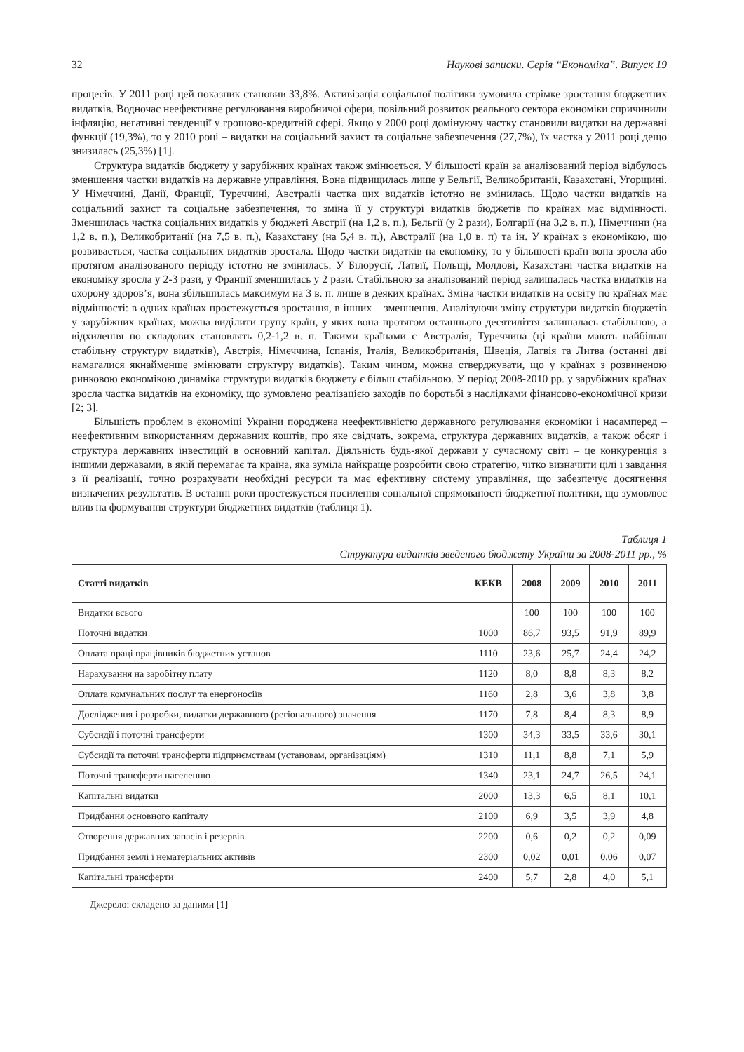32 Наукові записки. Серія “Економіка”. Випуск 19
процесів. У 2011 році цей показник становив 33,8%. Активізація соціальної політики зумовила стрімке зростання бюджетних видатків. Водночас неефективне регулювання виробничої сфери, повільний розвиток реального сектора економіки спричинили інфляцію, негативні тенденції у грошово-кредитній сфері. Якщо у 2000 році домінуючу частку становили видатки на державні функції (19,3%), то у 2010 році – видатки на соціальний захист та соціальне забезпечення (27,7%), їх частка у 2011 році дещо знизилась (25,3%) [1].
Структура видатків бюджету у зарубіжних країнах також змінюється. У більшості країн за аналізований період відбулось зменшення частки видатків на державне управління. Вона підвищилась лише у Бельгії, Великобританії, Казахстані, Угорщині. У Німеччині, Данії, Франції, Туреччині, Австралії частка цих видатків істотно не змінилась. Щодо частки видатків на соціальний захист та соціальне забезпечення, то зміна її у структурі видатків бюджетів по країнах має відмінності. Зменшилась частка соціальних видатків у бюджеті Австрії (на 1,2 в. п.), Бельгії (у 2 рази), Болгарії (на 3,2 в. п.), Німеччини (на 1,2 в. п.), Великобританії (на 7,5 в. п.), Казахстану (на 5,4 в. п.), Австралії (на 1,0 в. п) та ін. У країнах з економікою, що розвивається, частка соціальних видатків зростала. Щодо частки видатків на економіку, то у більшості країн вона зросла або протягом аналізованого періоду істотно не змінилась. У Білорусії, Латвії, Польщі, Молдові, Казахстані частка видатків на економіку зросла у 2-3 рази, у Франції зменшилась у 2 рази. Стабільною за аналізований період залишалась частка видатків на охорону здоров’я, вона збільшилась максимум на 3 в. п. лише в деяких країнах. Зміна частки видатків на освіту по країнах має відмінності: в одних країнах простежується зростання, в інших – зменшення. Аналізуючи зміну структури видатків бюджетів у зарубіжних країнах, можна виділити групу країн, у яких вона протягом останнього десятиліття залишалась стабільною, а відхилення по складових становлять 0,2-1,2 в. п. Такими країнами є Австралія, Туреччина (ці країни мають найбільш стабільну структуру видатків), Австрія, Німеччина, Іспанія, Італія, Великобританія, Швеція, Латвія та Литва (останні дві намагалися якнайменше змінювати структуру видатків). Таким чином, можна стверджувати, що у країнах з розвиненою ринковою економікою динаміка структури видатків бюджету є більш стабільною. У період 2008-2010 рр. у зарубіжних країнах зросла частка видатків на економіку, що зумовлено реалізацією заходів по боротьбі з наслідками фінансово-економічної кризи [2; 3].
Більшість проблем в економіці України породжена неефективністю державного регулювання економіки і насамперед – неефективним використанням державних коштів, про яке свідчать, зокрема, структура державних видатків, а також обсяг і структура державних інвестицій в основний капітал. Діяльність будь-якої держави у сучасному світі – це конкуренція з іншими державами, в якій перемагає та країна, яка зуміла найкраще розробити свою стратегію, чітко визначити цілі і завдання з її реалізації, точно розрахувати необхідні ресурси та має ефективну систему управління, що забезпечує досягнення визначених результатів. В останні роки простежується посилення соціальної спрямованості бюджетної політики, що зумовлює влив на формування структури бюджетних видатків (таблиця 1).
Таблиця 1
Структура видатків зведеного бюджету України за 2008-2011 рр., %
| Статті видатків | КЕКВ | 2008 | 2009 | 2010 | 2011 |
| --- | --- | --- | --- | --- | --- |
| Видатки всього | | 100 | 100 | 100 | 100 |
| Поточні видатки | 1000 | 86,7 | 93,5 | 91,9 | 89,9 |
| Оплата праці працівників бюджетних установ | 1110 | 23,6 | 25,7 | 24,4 | 24,2 |
| Нарахування на заробітну плату | 1120 | 8,0 | 8,8 | 8,3 | 8,2 |
| Оплата комунальних послуг та енергоносіїв | 1160 | 2,8 | 3,6 | 3,8 | 3,8 |
| Дослідження і розробки, видатки державного (регіонального) значення | 1170 | 7,8 | 8,4 | 8,3 | 8,9 |
| Субсидії і поточні трансферти | 1300 | 34,3 | 33,5 | 33,6 | 30,1 |
| Субсидії та поточні трансферти підприємствам (установам, організаціям) | 1310 | 11,1 | 8,8 | 7,1 | 5,9 |
| Поточні трансферти населенню | 1340 | 23,1 | 24,7 | 26,5 | 24,1 |
| Капітальні видатки | 2000 | 13,3 | 6,5 | 8,1 | 10,1 |
| Придбання основного капіталу | 2100 | 6,9 | 3,5 | 3,9 | 4,8 |
| Створення державних запасів і резервів | 2200 | 0,6 | 0,2 | 0,2 | 0,09 |
| Придбання землі і нематеріальних активів | 2300 | 0,02 | 0,01 | 0,06 | 0,07 |
| Капітальні трансферти | 2400 | 5,7 | 2,8 | 4,0 | 5,1 |
Джерело: складено за даними [1]